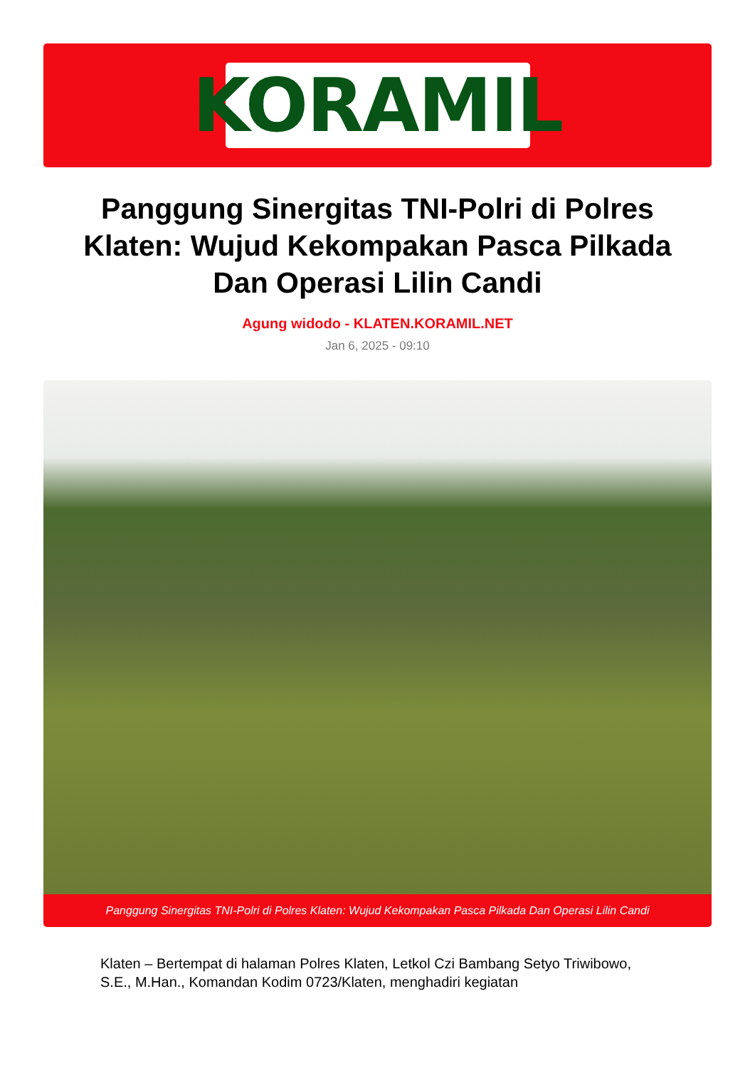KORAMIL
Panggung Sinergitas TNI-Polri di Polres Klaten: Wujud Kekompakan Pasca Pilkada Dan Operasi Lilin Candi
Agung widodo - KLATEN.KORAMIL.NET
Jan 6, 2025 - 09:10
Panggung Sinergitas TNI-Polri di Polres Klaten: Wujud Kekompakan Pasca Pilkada Dan Operasi Lilin Candi
Klaten – Bertempat di halaman Polres Klaten, Letkol Czi Bambang Setyo Triwibowo, S.E., M.Han., Komandan Kodim 0723/Klaten, menghadiri kegiatan